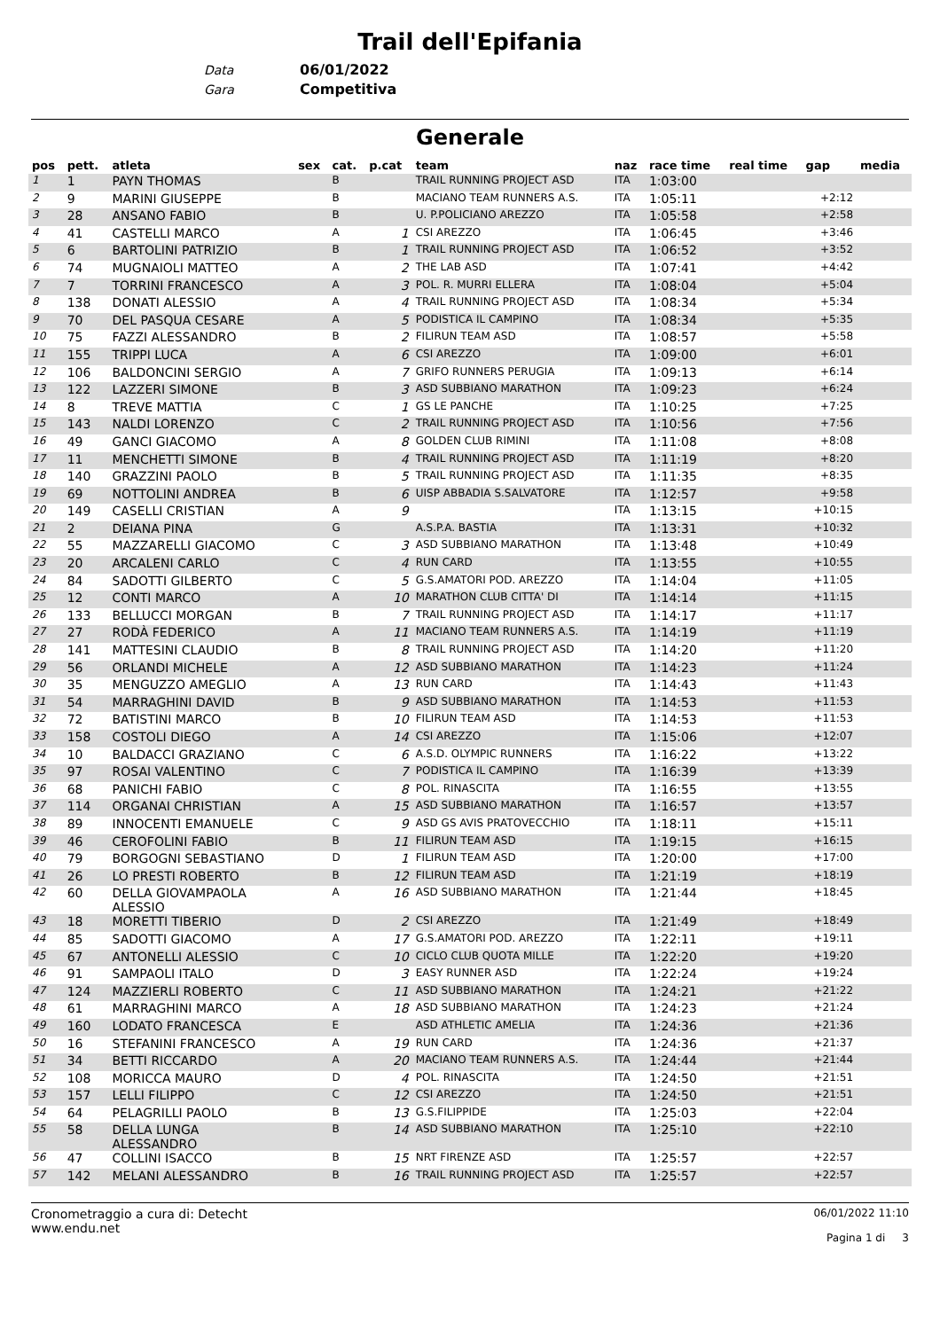Trail dell'Epifania
Data 06/01/2022
Gara Competitiva
Generale
| pos | pett. | atleta | sex | cat. | p.cat | team | naz | race time | real time | gap | media |
| --- | --- | --- | --- | --- | --- | --- | --- | --- | --- | --- | --- |
| 1 | 1 | PAYN THOMAS | | B | | TRAIL RUNNING PROJECT ASD | ITA | 1:03:00 | | | |
| 2 | 9 | MARINI GIUSEPPE | | B | | MACIANO TEAM RUNNERS A.S. | ITA | 1:05:11 | | +2:12 | |
| 3 | 28 | ANSANO FABIO | | B | | U. P.POLICIANO AREZZO | ITA | 1:05:58 | | +2:58 | |
| 4 | 41 | CASTELLI MARCO | | A | 1 | CSI AREZZO | ITA | 1:06:45 | | +3:46 | |
| 5 | 6 | BARTOLINI PATRIZIO | | B | 1 | TRAIL RUNNING PROJECT ASD | ITA | 1:06:52 | | +3:52 | |
| 6 | 74 | MUGNAIOLI MATTEO | | A | 2 | THE LAB ASD | ITA | 1:07:41 | | +4:42 | |
| 7 | 7 | TORRINI FRANCESCO | | A | 3 | POL. R. MURRI ELLERA | ITA | 1:08:04 | | +5:04 | |
| 8 | 138 | DONATI ALESSIO | | A | 4 | TRAIL RUNNING PROJECT ASD | ITA | 1:08:34 | | +5:34 | |
| 9 | 70 | DEL PASQUA CESARE | | A | 5 | PODISTICA IL CAMPINO | ITA | 1:08:34 | | +5:35 | |
| 10 | 75 | FAZZI ALESSANDRO | | B | 2 | FILIRUN TEAM ASD | ITA | 1:08:57 | | +5:58 | |
| 11 | 155 | TRIPPI LUCA | | A | 6 | CSI AREZZO | ITA | 1:09:00 | | +6:01 | |
| 12 | 106 | BALDONCINI SERGIO | | A | 7 | GRIFO RUNNERS PERUGIA | ITA | 1:09:13 | | +6:14 | |
| 13 | 122 | LAZZERI SIMONE | | B | 3 | ASD SUBBIANO MARATHON | ITA | 1:09:23 | | +6:24 | |
| 14 | 8 | TREVE MATTIA | | C | 1 | GS LE PANCHE | ITA | 1:10:25 | | +7:25 | |
| 15 | 143 | NALDI LORENZO | | C | 2 | TRAIL RUNNING PROJECT ASD | ITA | 1:10:56 | | +7:56 | |
| 16 | 49 | GANCI GIACOMO | | A | 8 | GOLDEN CLUB RIMINI | ITA | 1:11:08 | | +8:08 | |
| 17 | 11 | MENCHETTI SIMONE | | B | 4 | TRAIL RUNNING PROJECT ASD | ITA | 1:11:19 | | +8:20 | |
| 18 | 140 | GRAZZINI PAOLO | | B | 5 | TRAIL RUNNING PROJECT ASD | ITA | 1:11:35 | | +8:35 | |
| 19 | 69 | NOTTOLINI ANDREA | | B | 6 | UISP ABBADIA S.SALVATORE | ITA | 1:12:57 | | +9:58 | |
| 20 | 149 | CASELLI CRISTIAN | | A | 9 | | ITA | 1:13:15 | | +10:15 | |
| 21 | 2 | DEIANA PINA | | G | | A.S.P.A. BASTIA | ITA | 1:13:31 | | +10:32 | |
| 22 | 55 | MAZZARELLI GIACOMO | | C | 3 | ASD SUBBIANO MARATHON | ITA | 1:13:48 | | +10:49 | |
| 23 | 20 | ARCALENI CARLO | | C | 4 | RUN CARD | ITA | 1:13:55 | | +10:55 | |
| 24 | 84 | SADOTTI GILBERTO | | C | 5 | G.S.AMATORI POD. AREZZO | ITA | 1:14:04 | | +11:05 | |
| 25 | 12 | CONTI MARCO | | A | 10 | MARATHON CLUB CITTA' DI | ITA | 1:14:14 | | +11:15 | |
| 26 | 133 | BELLUCCI MORGAN | | B | 7 | TRAIL RUNNING PROJECT ASD | ITA | 1:14:17 | | +11:17 | |
| 27 | 27 | RODÀ FEDERICO | | A | 11 | MACIANO TEAM RUNNERS A.S. | ITA | 1:14:19 | | +11:19 | |
| 28 | 141 | MATTESINI CLAUDIO | | B | 8 | TRAIL RUNNING PROJECT ASD | ITA | 1:14:20 | | +11:20 | |
| 29 | 56 | ORLANDI MICHELE | | A | 12 | ASD SUBBIANO MARATHON | ITA | 1:14:23 | | +11:24 | |
| 30 | 35 | MENGUZZO AMEGLIO | | A | 13 | RUN CARD | ITA | 1:14:43 | | +11:43 | |
| 31 | 54 | MARRAGHINI DAVID | | B | 9 | ASD SUBBIANO MARATHON | ITA | 1:14:53 | | +11:53 | |
| 32 | 72 | BATISTINI MARCO | | B | 10 | FILIRUN TEAM ASD | ITA | 1:14:53 | | +11:53 | |
| 33 | 158 | COSTOLI DIEGO | | A | 14 | CSI AREZZO | ITA | 1:15:06 | | +12:07 | |
| 34 | 10 | BALDACCI GRAZIANO | | C | 6 | A.S.D. OLYMPIC RUNNERS | ITA | 1:16:22 | | +13:22 | |
| 35 | 97 | ROSAI VALENTINO | | C | 7 | PODISTICA IL CAMPINO | ITA | 1:16:39 | | +13:39 | |
| 36 | 68 | PANICHI FABIO | | C | 8 | POL. RINASCITA | ITA | 1:16:55 | | +13:55 | |
| 37 | 114 | ORGANAI CHRISTIAN | | A | 15 | ASD SUBBIANO MARATHON | ITA | 1:16:57 | | +13:57 | |
| 38 | 89 | INNOCENTI EMANUELE | | C | 9 | ASD GS AVIS PRATOVECCHIO | ITA | 1:18:11 | | +15:11 | |
| 39 | 46 | CEROFOLINI FABIO | | B | 11 | FILIRUN TEAM ASD | ITA | 1:19:15 | | +16:15 | |
| 40 | 79 | BORGOGNI SEBASTIANO | | D | 1 | FILIRUN TEAM ASD | ITA | 1:20:00 | | +17:00 | |
| 41 | 26 | LO PRESTI ROBERTO | | B | 12 | FILIRUN TEAM ASD | ITA | 1:21:19 | | +18:19 | |
| 42 | 60 | DELLA GIOVAMPAOLA ALESSIO | | A | 16 | ASD SUBBIANO MARATHON | ITA | 1:21:44 | | +18:45 | |
| 43 | 18 | MORETTI TIBERIO | | D | 2 | CSI AREZZO | ITA | 1:21:49 | | +18:49 | |
| 44 | 85 | SADOTTI GIACOMO | | A | 17 | G.S.AMATORI POD. AREZZO | ITA | 1:22:11 | | +19:11 | |
| 45 | 67 | ANTONELLI ALESSIO | | C | 10 | CICLO CLUB QUOTA MILLE | ITA | 1:22:20 | | +19:20 | |
| 46 | 91 | SAMPAOLI ITALO | | D | 3 | EASY RUNNER ASD | ITA | 1:22:24 | | +19:24 | |
| 47 | 124 | MAZZIERLI ROBERTO | | C | 11 | ASD SUBBIANO MARATHON | ITA | 1:24:21 | | +21:22 | |
| 48 | 61 | MARRAGHINI MARCO | | A | 18 | ASD SUBBIANO MARATHON | ITA | 1:24:23 | | +21:24 | |
| 49 | 160 | LODATO FRANCESCA | | E | | ASD ATHLETIC AMELIA | ITA | 1:24:36 | | +21:36 | |
| 50 | 16 | STEFANINI FRANCESCO | | A | 19 | RUN CARD | ITA | 1:24:36 | | +21:37 | |
| 51 | 34 | BETTI RICCARDO | | A | 20 | MACIANO TEAM RUNNERS A.S. | ITA | 1:24:44 | | +21:44 | |
| 52 | 108 | MORICCA MAURO | | D | 4 | POL. RINASCITA | ITA | 1:24:50 | | +21:51 | |
| 53 | 157 | LELLI FILIPPO | | C | 12 | CSI AREZZO | ITA | 1:24:50 | | +21:51 | |
| 54 | 64 | PELAGRILLI PAOLO | | B | 13 | G.S.FILIPPIDE | ITA | 1:25:03 | | +22:04 | |
| 55 | 58 | DELLA LUNGA ALESSANDRO | | B | 14 | ASD SUBBIANO MARATHON | ITA | 1:25:10 | | +22:10 | |
| 56 | 47 | COLLINI ISACCO | | B | 15 | NRT FIRENZE ASD | ITA | 1:25:57 | | +22:57 | |
| 57 | 142 | MELANI ALESSANDRO | | B | 16 | TRAIL RUNNING PROJECT ASD | ITA | 1:25:57 | | +22:57 | |
Cronometraggio a cura di: Detecht
www.endu.net
06/01/2022 11:10
Pagina 1 di 3